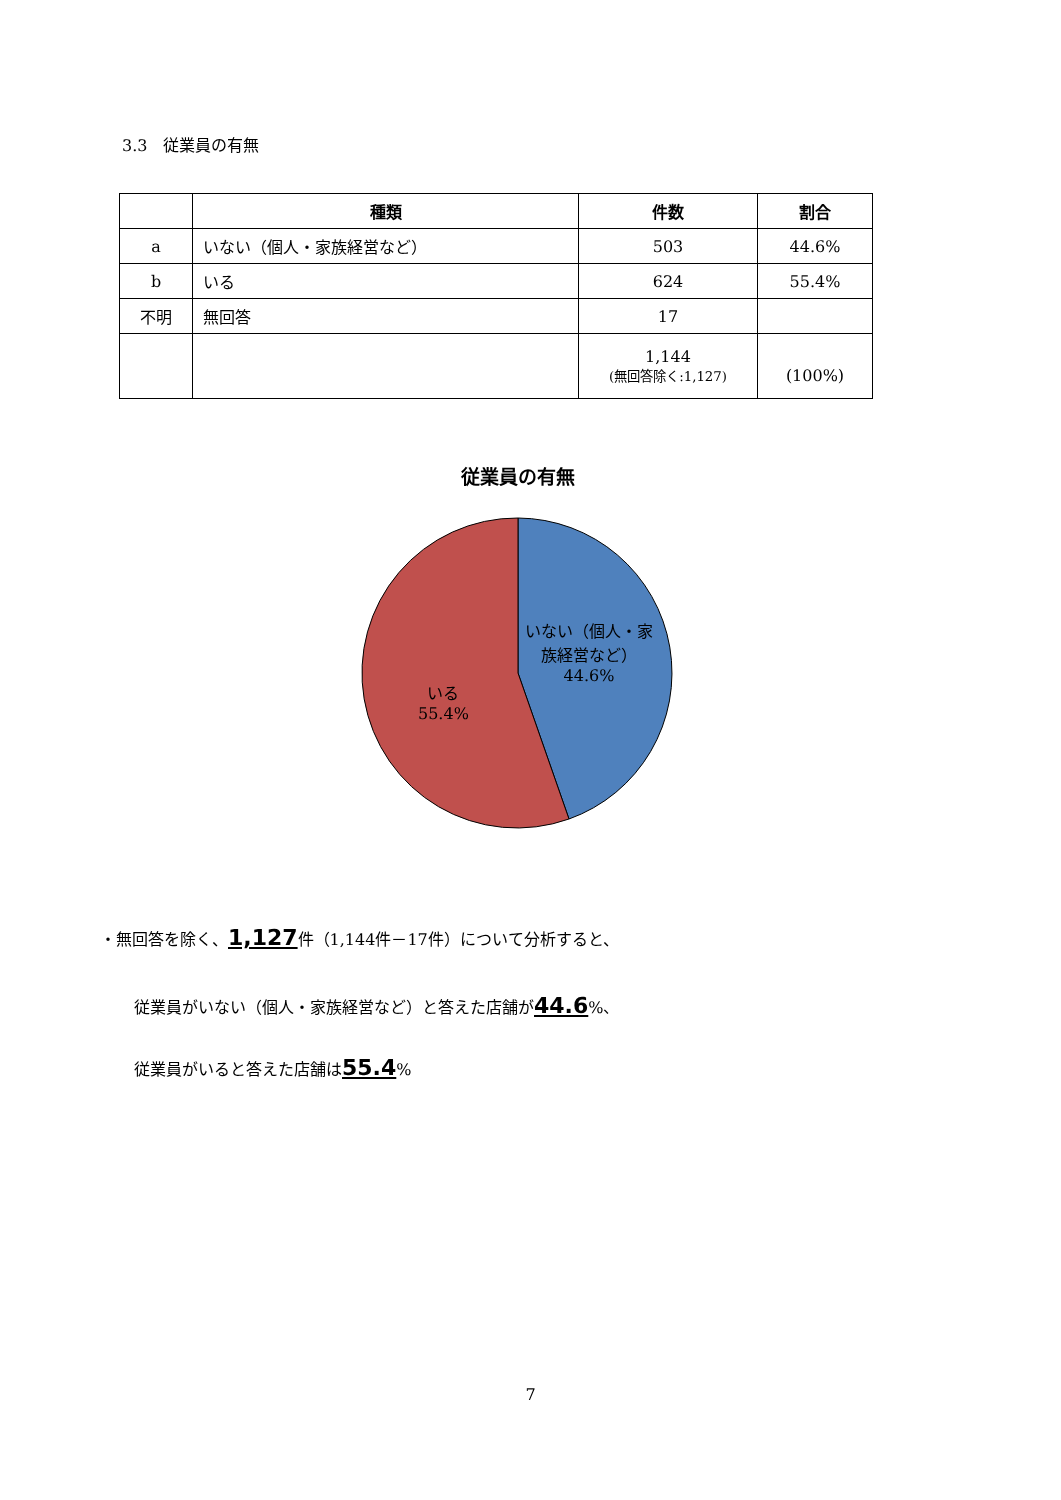3.3　従業員の有無
| | 種類 | 件数 | 割合 |
| --- | --- | --- | --- |
| a | いない（個人・家族経営など） | 503 | 44.6% |
| b | いる | 624 | 55.4% |
| 不明 | 無回答 | 17 | |
| | | 1,144 (無回答除く:1,127) | (100%) |
従業員の有無
いない（個人・家
族経営など）
44.6%
いる
55.4%
・無回答を除く、1,127件（1,144件－17件）について分析すると、
従業員がいない（個人・家族経営など）と答えた店舗が44.6%、
従業員がいると答えた店舗は55.4%
7